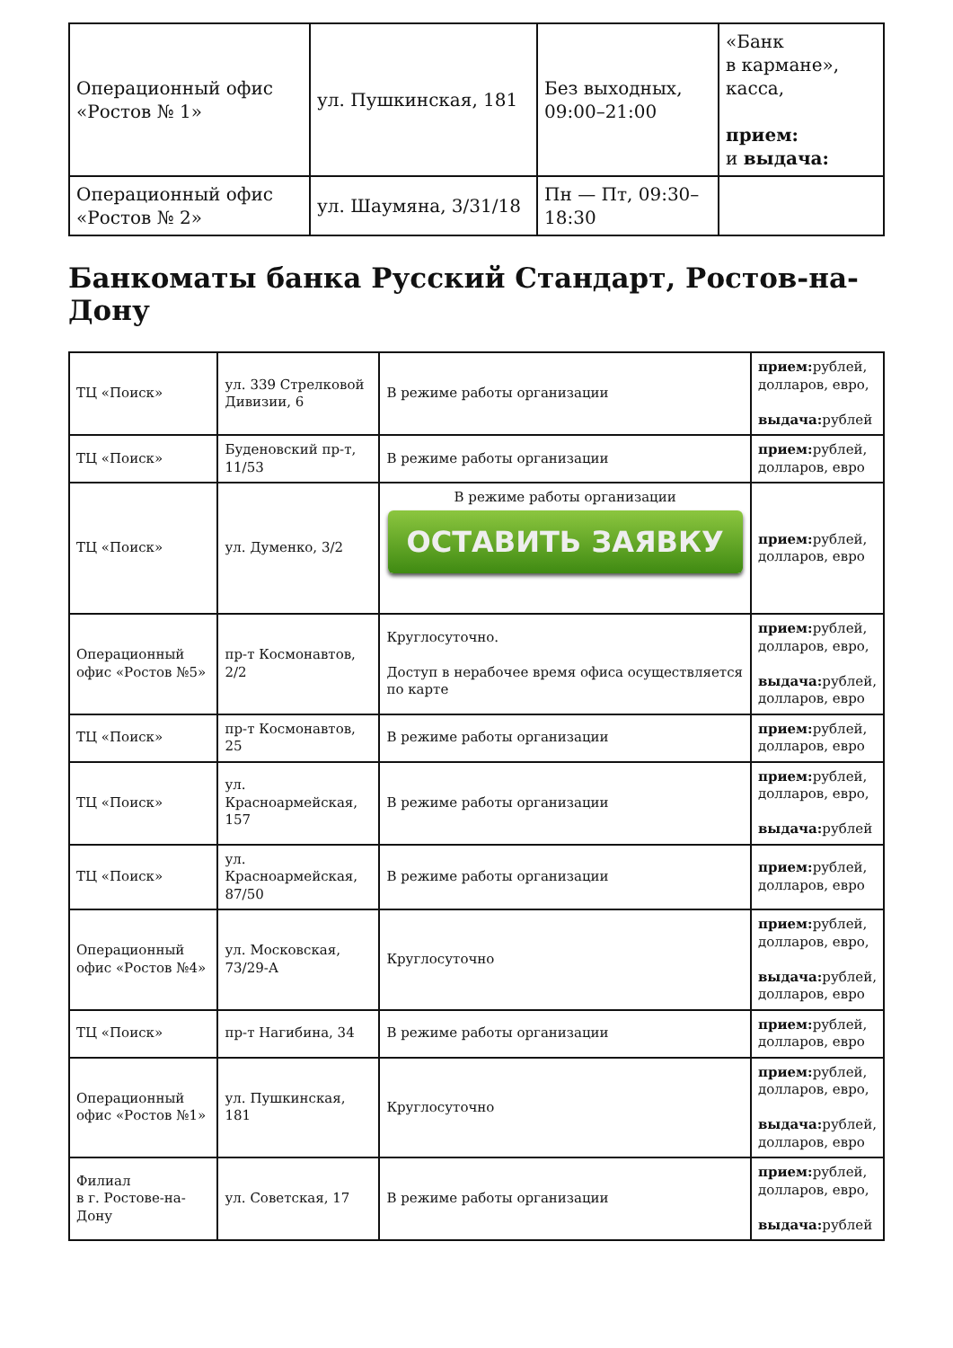| Операционный офис «Ростов № 1» | ул. Пушкинская, 181 | Без выходных, 09:00–21:00 | «Банк в кармане», касса, прием: и выдача: |
| Операционный офис «Ростов № 2» | ул. Шаумяна, 3/31/18 | Пн — Пт, 09:30–18:30 | |
Банкоматы банка Русский Стандарт, Ростов-на-Дону
| ТЦ «Поиск» | ул. 339 Стрелковой Дивизии, 6 | В режиме работы организации | прием: рублей, долларов, евро, выдача: рублей |
| ТЦ «Поиск» | Буденовский пр-т, 11/53 | В режиме работы организации | прием: рублей, долларов, евро |
| ТЦ «Поиск» | ул. Думенко, 3/2 | В режиме работы организации ОСТАВИТЬ ЗАЯВКУ | прием: рублей, долларов, евро |
| Операционный офис «Ростов №5» | пр-т Космонавтов, 2/2 | Круглосуточно. Доступ в нерабочее время офиса осуществляется по карте | прием: рублей, долларов, евро, выдача: рублей, долларов, евро |
| ТЦ «Поиск» | пр-т Космонавтов, 25 | В режиме работы организации | прием: рублей, долларов, евро |
| ТЦ «Поиск» | ул. Красноармейская, 157 | В режиме работы организации | прием: рублей, долларов, евро, выдача: рублей |
| ТЦ «Поиск» | ул. Красноармейская, 87/50 | В режиме работы организации | прием: рублей, долларов, евро |
| Операционный офис «Ростов №4» | ул. Московская, 73/29-А | Круглосуточно | прием: рублей, долларов, евро, выдача: рублей, долларов, евро |
| ТЦ «Поиск» | пр-т Нагибина, 34 | В режиме работы организации | прием: рублей, долларов, евро |
| Операционный офис «Ростов №1» | ул. Пушкинская, 181 | Круглосуточно | прием: рублей, долларов, евро, выдача: рублей, долларов, евро |
| Филиал в г. Ростове-на-Дону | ул. Советская, 17 | В режиме работы организации | прием: рублей, долларов, евро, выдача: рублей |